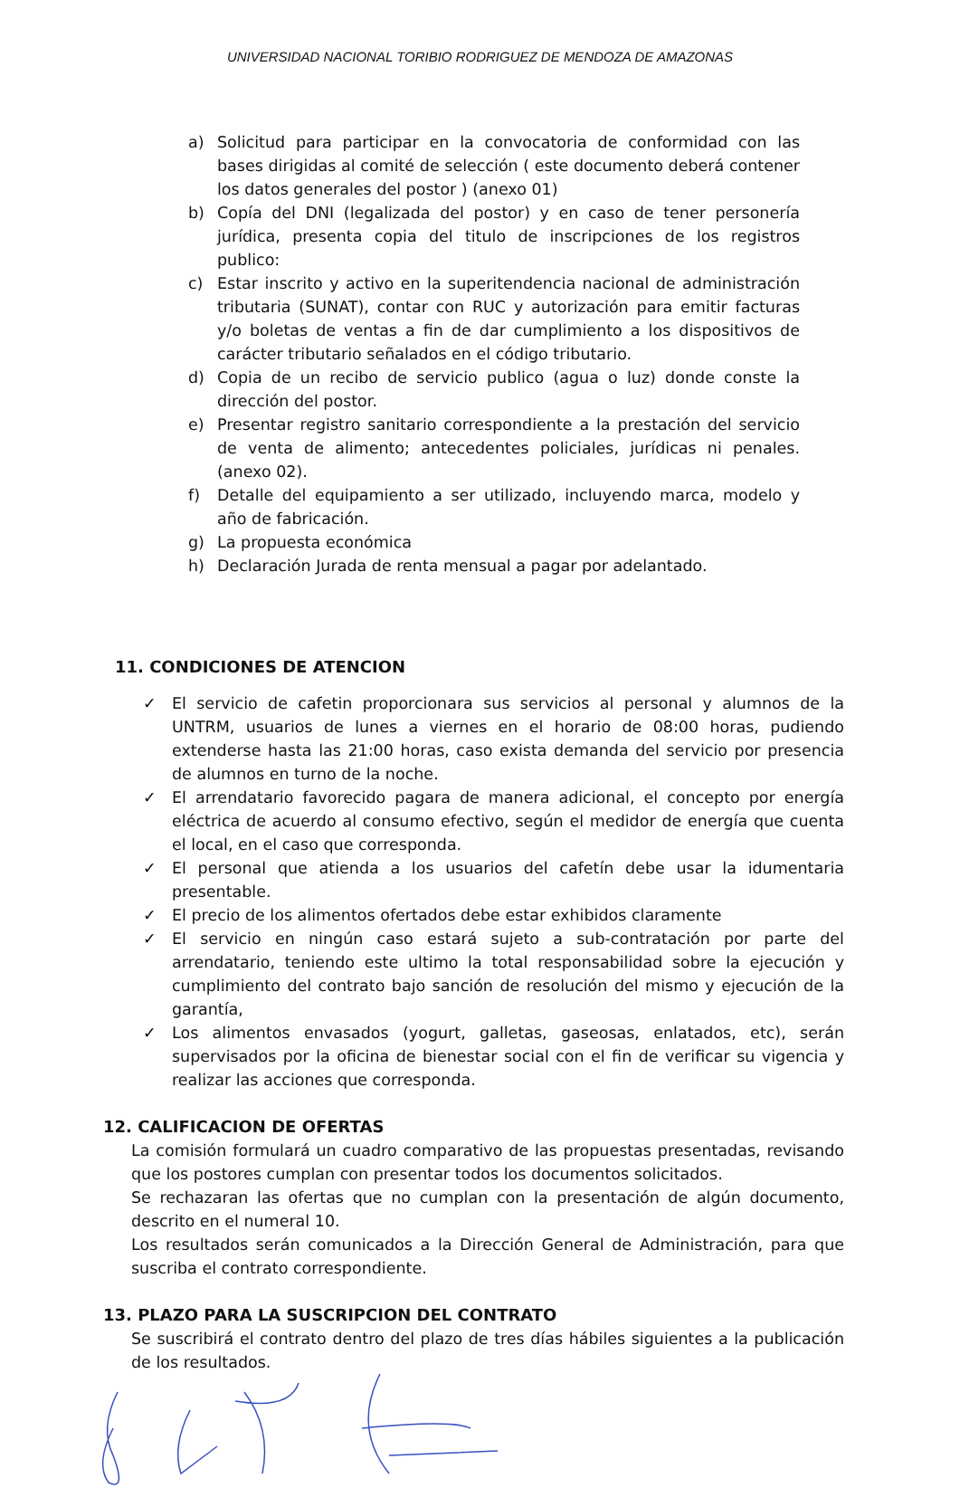UNIVERSIDAD NACIONAL TORIBIO RODRIGUEZ DE MENDOZA DE AMAZONAS
a) Solicitud para participar en la convocatoria de conformidad con las bases dirigidas al comité de selección ( este documento deberá contener los datos generales del postor ) (anexo 01)
b) Copía del DNI (legalizada del postor) y en caso de tener personería jurídica, presenta copia del titulo de inscripciones de los registros publico:
c) Estar inscrito y activo en la superitendencia nacional de administración tributaria (SUNAT), contar con RUC y autorización para emitir facturas y/o boletas de ventas a fin de dar cumplimiento a los dispositivos de carácter tributario señalados en el código tributario.
d) Copia de un recibo de servicio publico (agua o luz) donde conste la dirección del postor.
e) Presentar registro sanitario correspondiente a la prestación del servicio de venta de alimento; antecedentes policiales, jurídicas ni penales. (anexo 02).
f) Detalle del equipamiento a ser utilizado, incluyendo marca, modelo y año de fabricación.
g) La propuesta económica
h) Declaración Jurada de renta mensual a pagar por adelantado.
11. CONDICIONES DE ATENCION
✓ El servicio de cafetin proporcionara sus servicios al personal y alumnos de la UNTRM, usuarios de lunes a viernes en el horario de 08:00 horas, pudiendo extenderse hasta las 21:00 horas, caso exista demanda del servicio por presencia de alumnos en turno de la noche.
✓ El arrendatario favorecido pagara de manera adicional, el concepto por energía eléctrica de acuerdo al consumo efectivo, según el medidor de energía que cuenta el local, en el caso que corresponda.
✓ El personal que atienda a los usuarios del cafetín debe usar la idumentaria presentable.
✓ El precio de los alimentos ofertados debe estar exhibidos claramente
✓ El servicio en ningún caso estará sujeto a sub-contratación por parte del arrendatario, teniendo este ultimo la total responsabilidad sobre la ejecución y cumplimiento del contrato bajo sanción de resolución del mismo y ejecución de la garantía,
✓ Los alimentos envasados (yogurt, galletas, gaseosas, enlatados, etc), serán supervisados por la oficina de bienestar social con el fin de verificar su vigencia y realizar las acciones que corresponda.
12. CALIFICACION DE OFERTAS
La comisión formulará un cuadro comparativo de las propuestas presentadas, revisando que los postores cumplan con presentar todos los documentos solicitados.
Se rechazaran las ofertas que no cumplan con la presentación de algún documento, descrito en el numeral 10.
Los resultados serán comunicados a la Dirección General de Administración, para que suscriba el contrato correspondiente.
13. PLAZO PARA LA SUSCRIPCION DEL CONTRATO
Se suscribirá el contrato dentro del plazo de tres días hábiles siguientes a la publicación de los resultados.